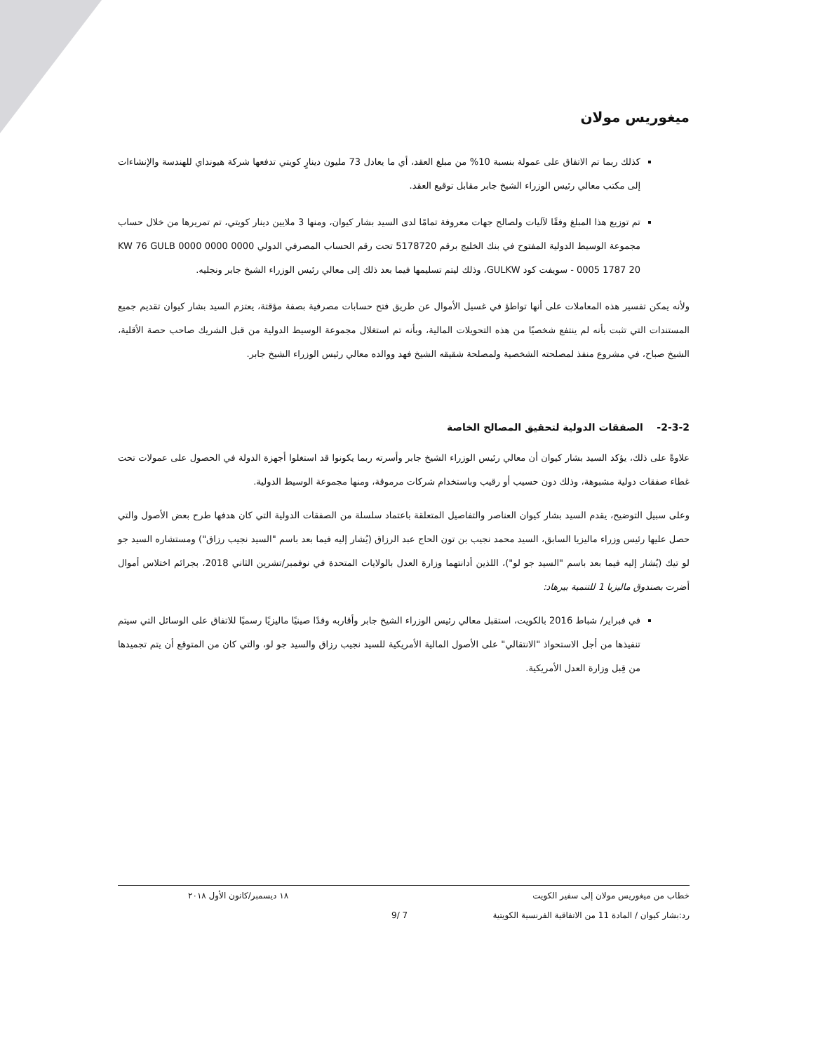ميغوريس مولان
كذلك ربما تم الاتفاق على عمولة بنسبة 10% من مبلغ العقد، أي ما يعادل 73 مليون دينارٍ كويتي تدفعها شركة هيونداي للهندسة والإنشاءات إلى مكتب معالي رئيس الوزراء الشيخ جابر مقابل توقيع العقد.
تم توزيع هذا المبلغ وفقًا لآليات ولصالح جهات معروفة تمامًا لدى السيد بشار كيوان، ومنها 3 ملايين دينار كويتي، تم تمريرها من خلال حساب مجموعة الوسيط الدولية المفتوح في بنك الخليج برقم 5178720 تحت رقم الحساب المصرفي الدولي KW 76 GULB 0000 0000 0000 0005 1787 20 - سويفت كود GULKW، وذلك ليتم تسليمها فيما بعد ذلك إلى معالي رئيس الوزراء الشيخ جابر ونجليه.
ولأنه يمكن تفسير هذه المعاملات على أنها تواطؤ في غسيل الأموال عن طريق فتح حسابات مصرفية بصفة مؤقتة، يعتزم السيد بشار كيوان تقديم جميع المستندات التي تثبت بأنه لم ينتفع شخصيًا من هذه التحويلات المالية، وبأنه تم استغلال مجموعة الوسيط الدولية من قبل الشريك صاحب حصة الأقلية، الشيخ صباح، في مشروع منفذ لمصلحته الشخصية ولمصلحة شقيقه الشيخ فهد ووالده معالي رئيس الوزراء الشيخ جابر.
2-3-2- الصفقات الدولية لتحقيق المصالح الخاصة
علاوةً على ذلك، يؤكد السيد بشار كيوان أن معالي رئيس الوزراء الشيخ جابر وأسرته ربما يكونوا قد استغلوا أجهزة الدولة في الحصول على عمولات تحت غطاء صفقات دولية مشبوهة، وذلك دون حسيب أو رقيب وباستخدام شركات مرموقة، ومنها مجموعة الوسيط الدولية.
وعلى سبيل التوضيح، يقدم السيد بشار كيوان العناصر والتفاصيل المتعلقة باعتماد سلسلة من الصفقات الدولية التي كان هدفها طرح بعض الأصول والتي حصل عليها رئيس وزراء ماليزيا السابق، السيد محمد نجيب بن تون الحاج عبد الرزاق (يُشار إليه فيما بعد باسم "السيد نجيب رزاق") ومستشاره السيد جو لو تيك (يُشار إليه فيما بعد باسم "السيد جو لو")، اللذين أدانتهما وزارة العدل بالولايات المتحدة في نوفمبر/تشرين الثاني 2018، بجرائم اختلاس أموال أضرت بصندوق ماليزيا 1 للتنمية بيرهاد:
في فبراير/ شباط 2016 بالكويت، استقبل معالي رئيس الوزراء الشيخ جابر وأقاربه وفدًا صينيًا ماليزيًا رسميًا للاتفاق على الوسائل التي سيتم تنفيذها من أجل الاستحواذ "الانتقالي" على الأصول المالية الأمريكية للسيد نجيب رزاق والسيد جو لو، والتي كان من المتوقع أن يتم تجميدها من قِبل وزارة العدل الأمريكية.
خطاب من ميغوريس مولان إلى سفير الكويت ١٨ ديسمبر/كانون الأول ٢٠١٨
رد:بشار كيوان / المادة 11 من الاتفاقية الفرنسية الكويتية 7 /9